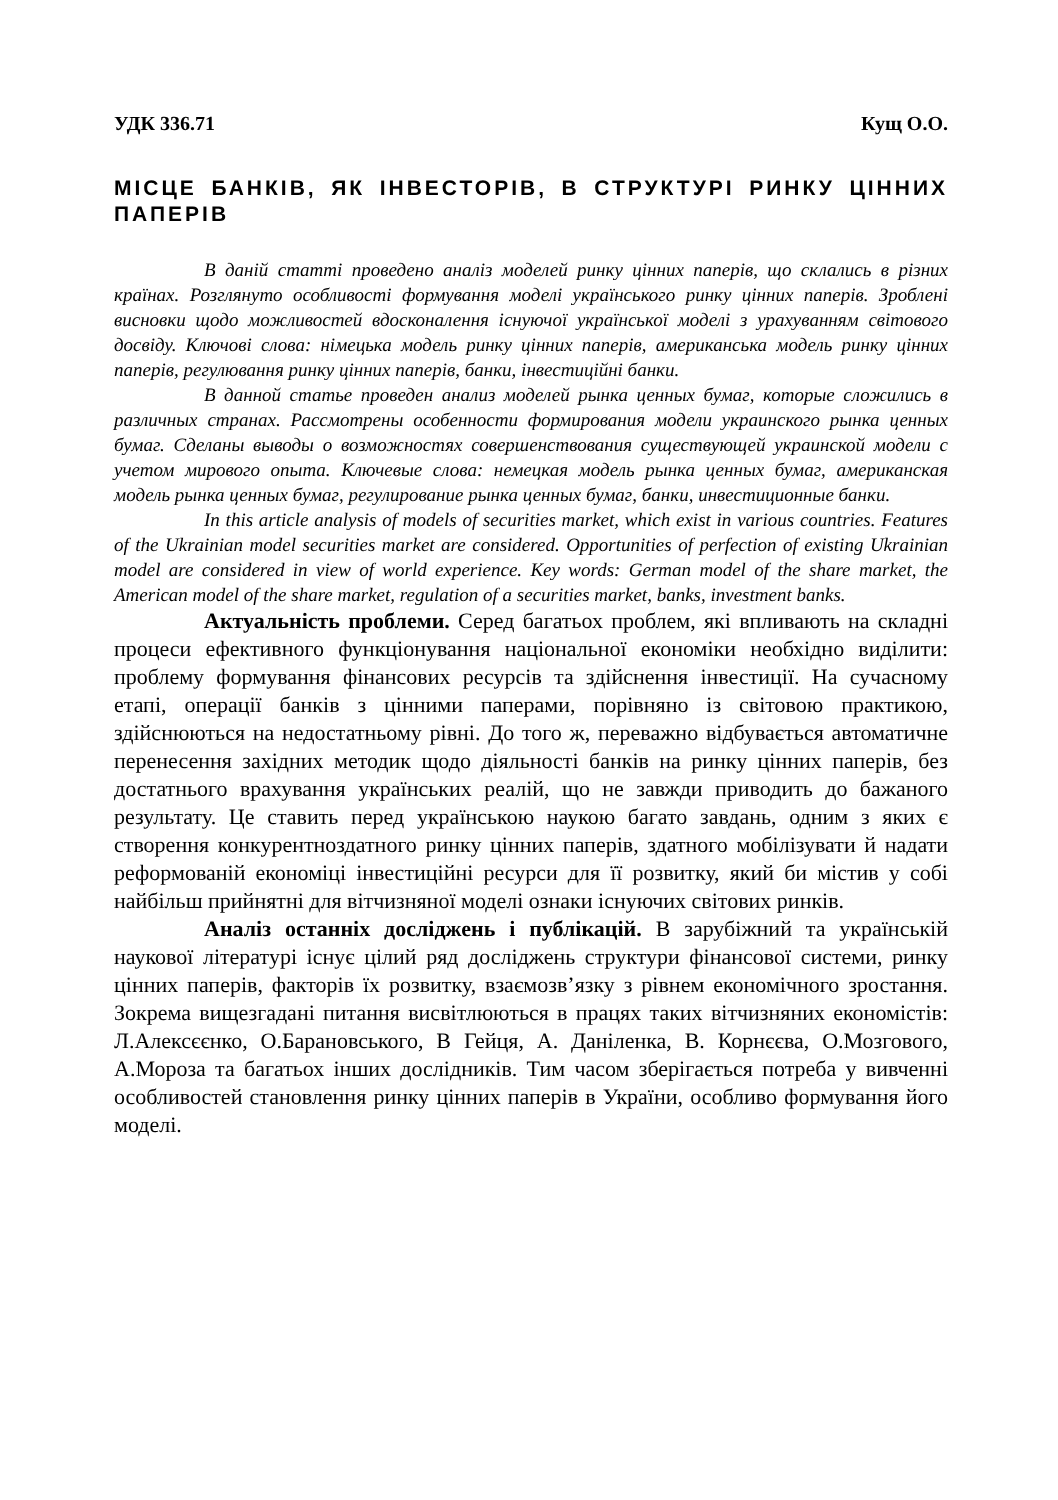УДК 336.71 Кущ О.О.
МІСЦЕ БАНКІВ, ЯК ІНВЕСТОРІВ, В СТРУКТУРІ РИНКУ ЦІННИХ ПАПЕРІВ
В даній статті проведено аналіз моделей ринку цінних паперів, що склались в різних країнах. Розглянуто особливості формування моделі українського ринку цінних паперів. Зроблені висновки щодо можливостей вдосконалення існуючої української моделі з урахуванням світового досвіду. Ключові слова: німецька модель ринку цінних паперів, американська модель ринку цінних паперів, регулювання ринку цінних паперів, банки, інвестиційні банки.
В данной статье проведен анализ моделей рынка ценных бумаг, которые сложились в различных странах. Рассмотрены особенности формирования модели украинского рынка ценных бумаг. Сделаны выводы о возможностях совершенствования существующей украинской модели с учетом мирового опыта. Ключевые слова: немецкая модель рынка ценных бумаг, американская модель рынка ценных бумаг, регулирование рынка ценных бумаг, банки, инвестиционные банки.
In this article analysis of models of securities market, which exist in various countries. Features of the Ukrainian model securities market are considered. Opportunities of perfection of existing Ukrainian model are considered in view of world experience. Key words: German model of the share market, the American model of the share market, regulation of a securities market, banks, investment banks.
Актуальність проблеми. Серед багатьох проблем, які впливають на складні процеси ефективного функціонування національної економіки необхідно виділити: проблему формування фінансових ресурсів та здійснення інвестиції. На сучасному етапі, операції банків з цінними паперами, порівняно із світовою практикою, здійснюються на недостатньому рівні. До того ж, переважно відбувається автоматичне перенесення західних методик щодо діяльності банків на ринку цінних паперів, без достатнього врахування українських реалій, що не завжди приводить до бажаного результату. Це ставить перед українською наукою багато завдань, одним з яких є створення конкурентноздатного ринку цінних паперів, здатного мобілізувати й надати реформованій економіці інвестиційні ресурси для її розвитку, який би містив у собі найбільш прийнятні для вітчизняної моделі ознаки існуючих світових ринків.
Аналіз останніх досліджень і публікацій. В зарубіжний та українській наукової літературі існує цілий ряд досліджень структури фінансової системи, ринку цінних паперів, факторів їх розвитку, взаємозв’язку з рівнем економічного зростання. Зокрема вищезгадані питання висвітлюються в працях таких вітчизняних економістів: Л.Алексєєнко, О.Барановського, В Гейця, А. Даніленка, В. Корнєєва, О.Мозгового, А.Мороза та багатьох інших дослідників. Тим часом зберігається потреба у вивченні особливостей становлення ринку цінних паперів в України, особливо формування його моделі.